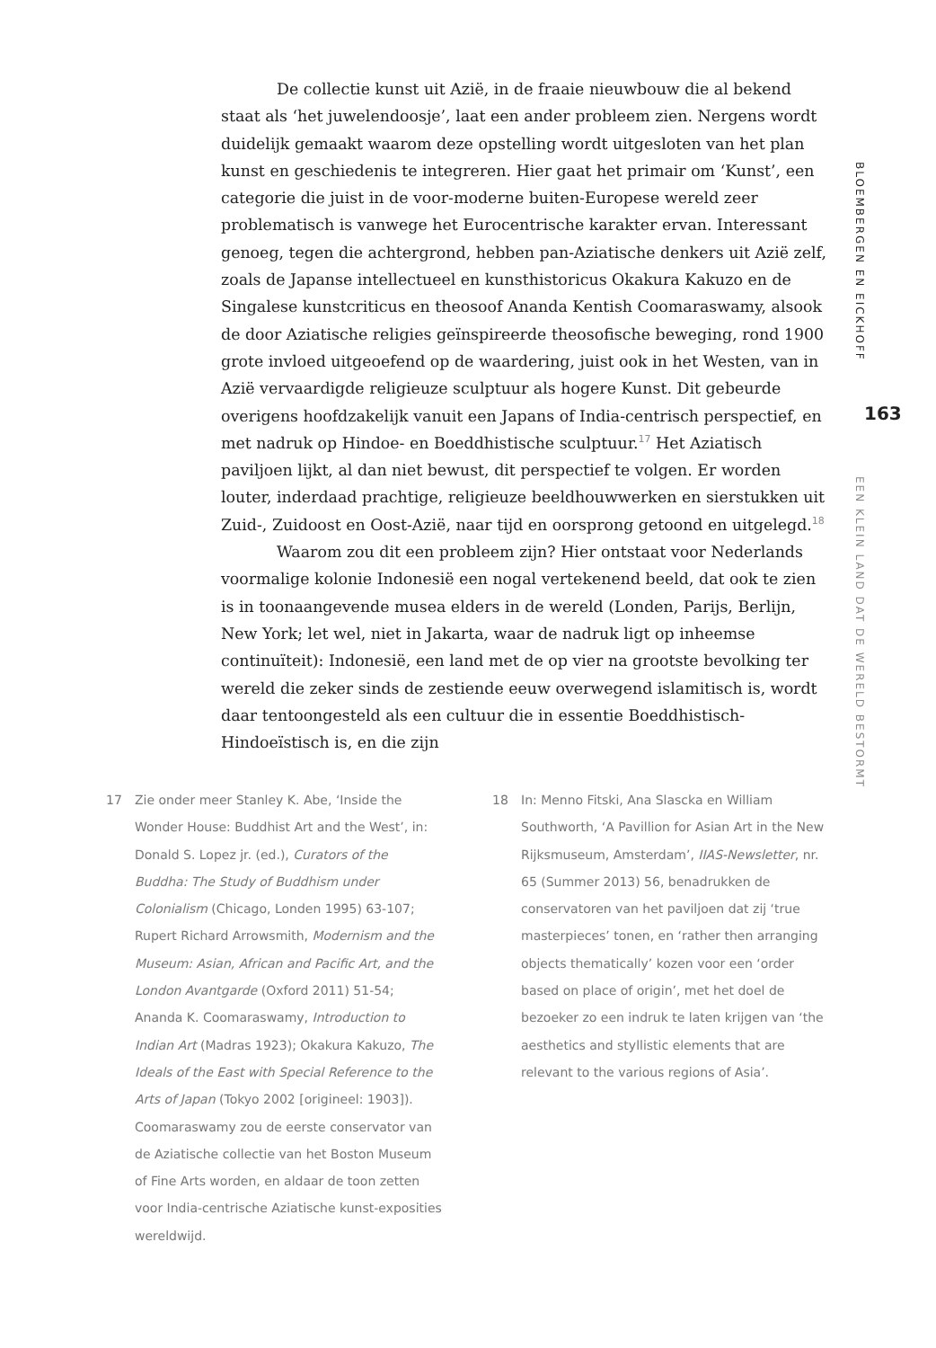De collectie kunst uit Azië, in de fraaie nieuwbouw die al bekend staat als ‘het juwelendoosje’, laat een ander probleem zien. Nergens wordt duidelijk gemaakt waarom deze opstelling wordt uitgesloten van het plan kunst en geschiedenis te integreren. Hier gaat het primair om ‘Kunst’, een categorie die juist in de voor-moderne buiten-Europese wereld zeer problematisch is vanwege het Eurocentrische karakter ervan. Interessant genoeg, tegen die achtergrond, hebben pan-Aziatische denkers uit Azië zelf, zoals de Japanse intellectueel en kunsthistoricus Okakura Kakuzo en de Singalese kunstcriticus en theosoof Ananda Kentish Coomaraswamy, alsook de door Aziatische religies geïnspireerde theosofische beweging, rond 1900 grote invloed uitgeoefend op de waardering, juist ook in het Westen, van in Azië vervaardigde religieuze sculptuur als hogere Kunst. Dit gebeurde overigens hoofdzakelijk vanuit een Japans of India-centrisch perspectief, en met nadruk op Hindoe- en Boeddhistische sculptuur.<sup>17</sup> Het Aziatisch paviljoen lijkt, al dan niet bewust, dit perspectief te volgen. Er worden louter, inderdaad prachtige, religieuze beeldhouwwerken en sierstukken uit Zuid-, Zuidoost en Oost-Azië, naar tijd en oorsprong getoond en uitgelegd.<sup>18</sup>
Waarom zou dit een probleem zijn? Hier ontstaat voor Nederlands voormalige kolonie Indonesië een nogal vertekenend beeld, dat ook te zien is in toonaangevende musea elders in de wereld (Londen, Parijs, Berlijn, New York; let wel, niet in Jakarta, waar de nadruk ligt op inheemse continuïteit): Indonesië, een land met de op vier na grootste bevolking ter wereld die zeker sinds de zestiende eeuw overwegend islamitisch is, wordt daar tentoongesteld als een cultuur die in essentie Boeddhistisch-Hindoeïstisch is, en die zijn
BLOEMBERGEN EN EICKHOFF
163
EEN KLEIN LAND DAT DE WERELD BESTORMT
17 Zie onder meer Stanley K. Abe, ‘Inside the Wonder House: Buddhist Art and the West’, in: Donald S. Lopez jr. (ed.), Curators of the Buddha: The Study of Buddhism under Colonialism (Chicago, Londen 1995) 63-107; Rupert Richard Arrowsmith, Modernism and the Museum: Asian, African and Pacific Art, and the London Avantgarde (Oxford 2011) 51-54; Ananda K. Coomaraswamy, Introduction to Indian Art (Madras 1923); Okakura Kakuzo, The Ideals of the East with Special Reference to the Arts of Japan (Tokyo 2002 [origineel: 1903]). Coomaraswamy zou de eerste conservator van de Aziatische collectie van het Boston Museum of Fine Arts worden, en aldaar de toon zetten voor India-centrische Aziatische kunst-exposities wereldwijd.
18 In: Menno Fitski, Ana Slascka en William Southworth, ‘A Pavillion for Asian Art in the New Rijksmuseum, Amsterdam’, IIAS-Newsletter, nr. 65 (Summer 2013) 56, benadrukken de conservatoren van het paviljoen dat zij ‘true masterpieces’ tonen, en ‘rather then arranging objects thematically’ kozen voor een ‘order based on place of origin’, met het doel de bezoeker zo een indruk te laten krijgen van ‘the aesthetics and styllistic elements that are relevant to the various regions of Asia’.